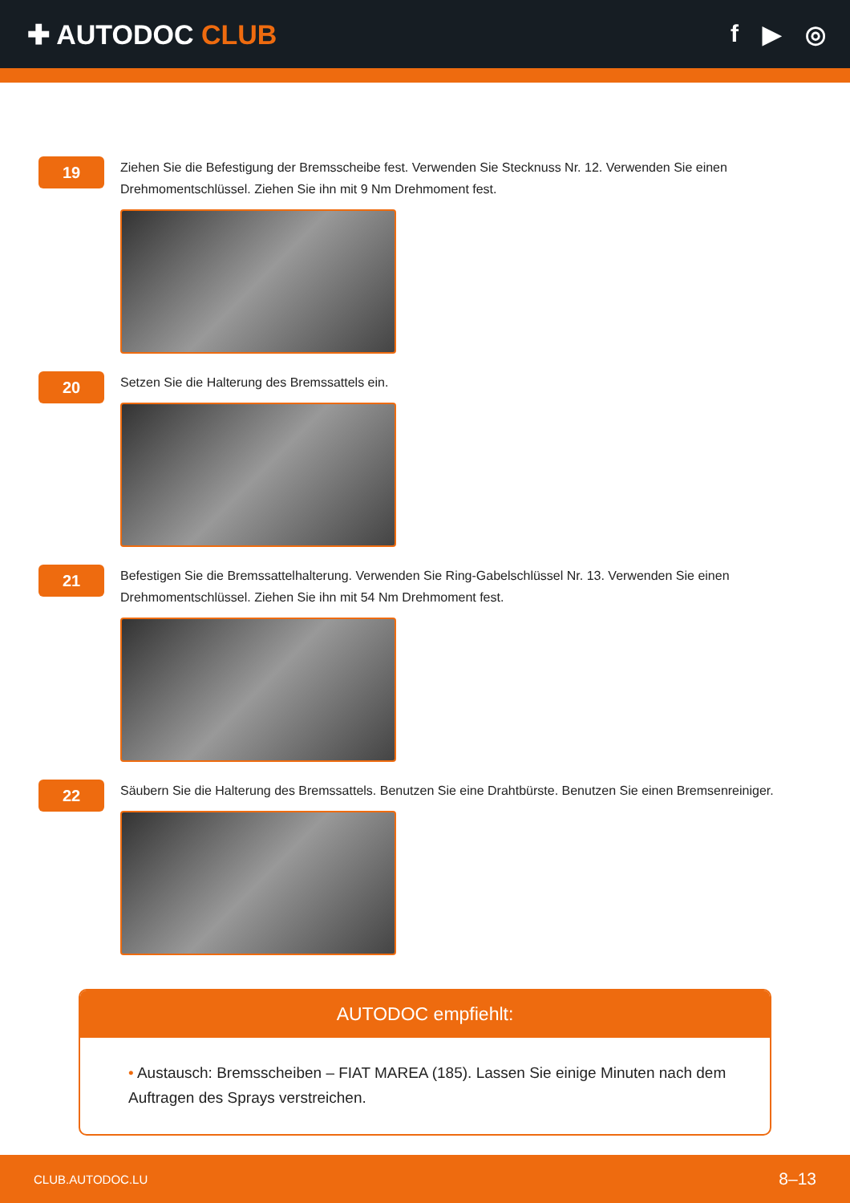✚ AUTODOC CLUB f ▶ ◎
19
Ziehen Sie die Befestigung der Bremsscheibe fest. Verwenden Sie Stecknuss Nr. 12. Verwenden Sie einen Drehmomentschlüssel. Ziehen Sie ihn mit 9 Nm Drehmoment fest.
20
Setzen Sie die Halterung des Bremssattels ein.
21
Befestigen Sie die Bremssattelhalterung. Verwenden Sie Ring-Gabelschlüssel Nr. 13. Verwenden Sie einen Drehmomentschlüssel. Ziehen Sie ihn mit 54 Nm Drehmoment fest.
22
Säubern Sie die Halterung des Bremssattels. Benutzen Sie eine Drahtbürste. Benutzen Sie einen Bremsenreiniger.
AUTODOC empfiehlt:
• Austausch: Bremsscheiben – FIAT MAREA (185). Lassen Sie einige Minuten nach dem Auftragen des Sprays verstreichen.
CLUB.AUTODOC.LU 8–13